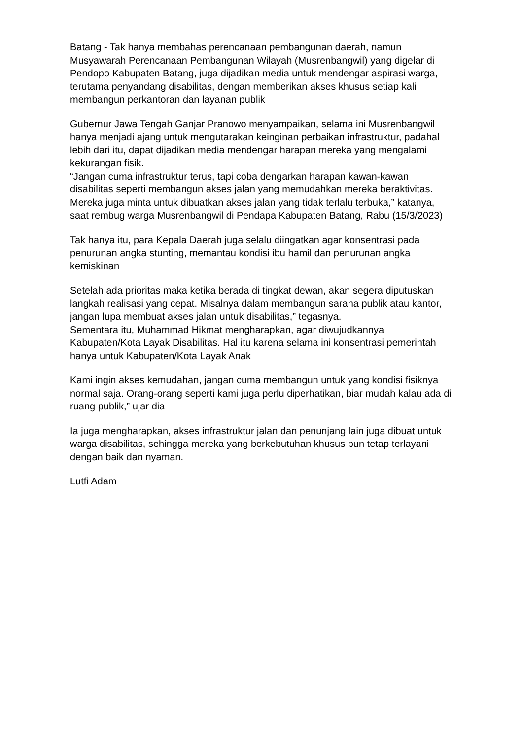Batang - Tak hanya membahas perencanaan pembangunan daerah, namun Musyawarah Perencanaan Pembangunan Wilayah (Musrenbangwil) yang digelar di Pendopo Kabupaten Batang, juga dijadikan media untuk mendengar aspirasi warga, terutama penyandang disabilitas, dengan memberikan akses khusus setiap kali membangun perkantoran dan layanan publik
Gubernur Jawa Tengah Ganjar Pranowo menyampaikan, selama ini Musrenbangwil hanya menjadi ajang untuk mengutarakan keinginan perbaikan infrastruktur, padahal lebih dari itu, dapat dijadikan media mendengar harapan mereka yang mengalami kekurangan fisik.
“Jangan cuma infrastruktur terus, tapi coba dengarkan harapan kawan-kawan disabilitas seperti membangun akses jalan yang memudahkan mereka beraktivitas. Mereka juga minta untuk dibuatkan akses jalan yang tidak terlalu terbuka,” katanya, saat rembug warga Musrenbangwil di Pendapa Kabupaten Batang, Rabu (15/3/2023)
Tak hanya itu, para Kepala Daerah juga selalu diingatkan agar konsentrasi pada penurunan angka stunting, memantau kondisi ibu hamil dan penurunan angka kemiskinan
Setelah ada prioritas maka ketika berada di tingkat dewan, akan segera diputuskan langkah realisasi yang cepat. Misalnya dalam membangun sarana publik atau kantor, jangan lupa membuat akses jalan untuk disabilitas,” tegasnya.
Sementara itu, Muhammad Hikmat mengharapkan, agar diwujudkannya Kabupaten/Kota Layak Disabilitas. Hal itu karena selama ini konsentrasi pemerintah hanya untuk Kabupaten/Kota Layak Anak
Kami ingin akses kemudahan, jangan cuma membangun untuk yang kondisi fisiknya normal saja. Orang-orang seperti kami juga perlu diperhatikan, biar mudah kalau ada di ruang publik,” ujar dia
Ia juga mengharapkan, akses infrastruktur jalan dan penunjang lain juga dibuat untuk warga disabilitas, sehingga mereka yang berkebutuhan khusus pun tetap terlayani dengan baik dan nyaman.
Lutfi Adam